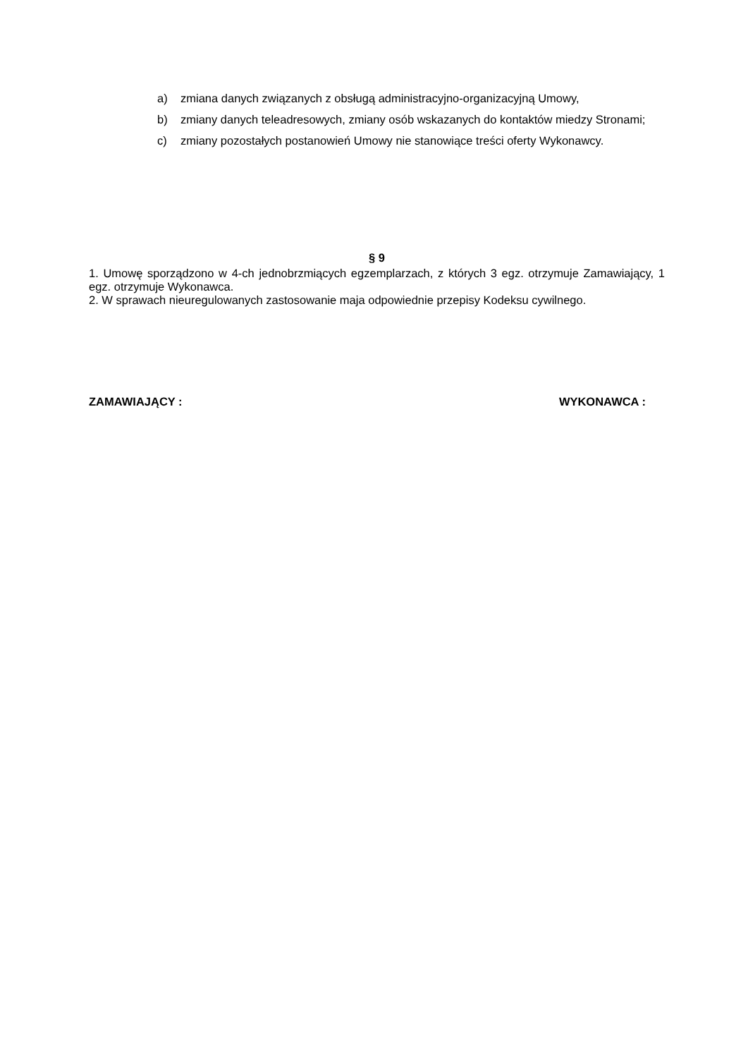a) zmiana danych związanych z obsługą administracyjno-organizacyjną Umowy,
b) zmiany danych teleadresowych, zmiany osób wskazanych do kontaktów miedzy Stronami;
c) zmiany pozostałych postanowień Umowy nie stanowiące treści oferty Wykonawcy.
§ 9
1. Umowę sporządzono w 4-ch jednobrzmiących egzemplarzach, z których 3 egz. otrzymuje Zamawiający, 1 egz. otrzymuje Wykonawca.
2. W sprawach nieuregulowanych zastosowanie maja odpowiednie przepisy Kodeksu cywilnego.
ZAMAWIAJĄCY : WYKONAWCA :